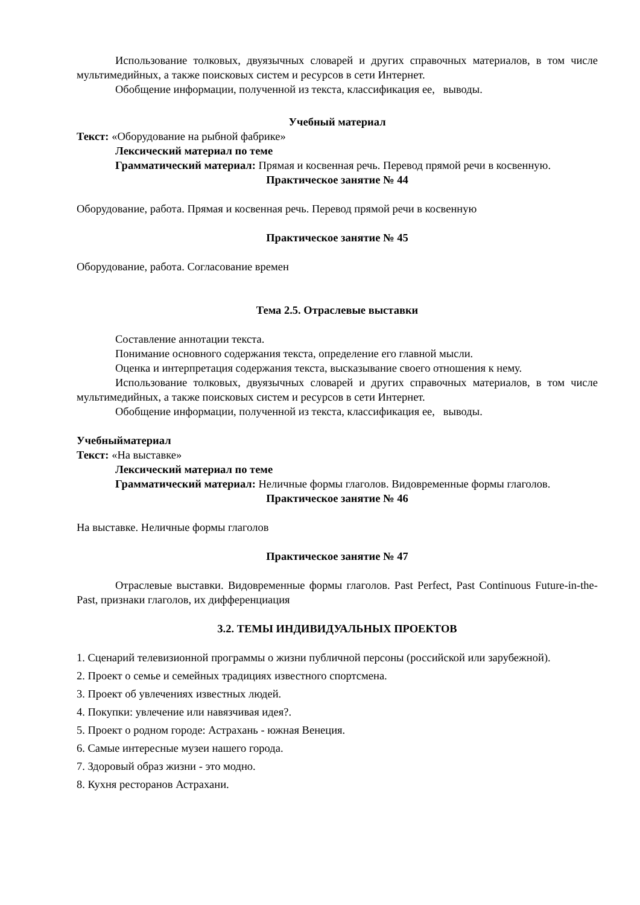Использование толковых, двуязычных словарей и других справочных материалов, в том числе мультимедийных, а также поисковых систем и ресурсов в сети Интернет.
Обобщение информации, полученной из текста, классификация ее, выводы.
Учебный материал
Текст: «Оборудование на рыбной фабрике»
Лексический материал по теме
Грамматический материал: Прямая и косвенная речь. Перевод прямой речи в косвенную.
Практическое занятие № 44
Оборудование, работа. Прямая и косвенная речь. Перевод прямой речи в косвенную
Практическое занятие № 45
Оборудование, работа. Согласование времен
Тема 2.5. Отраслевые выставки
Составление аннотации текста.
Понимание основного содержания текста, определение его главной мысли.
Оценка и интерпретация содержания текста, высказывание своего отношения к нему.
Использование толковых, двуязычных словарей и других справочных материалов, в том числе мультимедийных, а также поисковых систем и ресурсов в сети Интернет.
Обобщение информации, полученной из текста, классификация ее, выводы.
Учебныйматериал
Текст: «На выставке»
Лексический материал по теме
Грамматический материал: Неличные формы глаголов. Видовременные формы глаголов.
Практическое занятие № 46
На выставке. Неличные формы глаголов
Практическое занятие № 47
Отраслевые выставки. Видовременные формы глаголов. Past Perfect, Past Continuous Future-in-the-Past, признаки глаголов, их дифференциация
3.2. ТЕМЫ ИНДИВИДУАЛЬНЫХ ПРОЕКТОВ
1. Сценарий телевизионной программы о жизни публичной персоны (российской или зарубежной).
2. Проект о семье и семейных традициях известного спортсмена.
3. Проект об увлечениях известных людей.
4. Покупки: увлечение или навязчивая идея?.
5. Проект о родном городе: Астрахань - южная Венеция.
6. Самые интересные музеи нашего города.
7. Здоровый образ жизни - это модно.
8. Кухня ресторанов Астрахани.